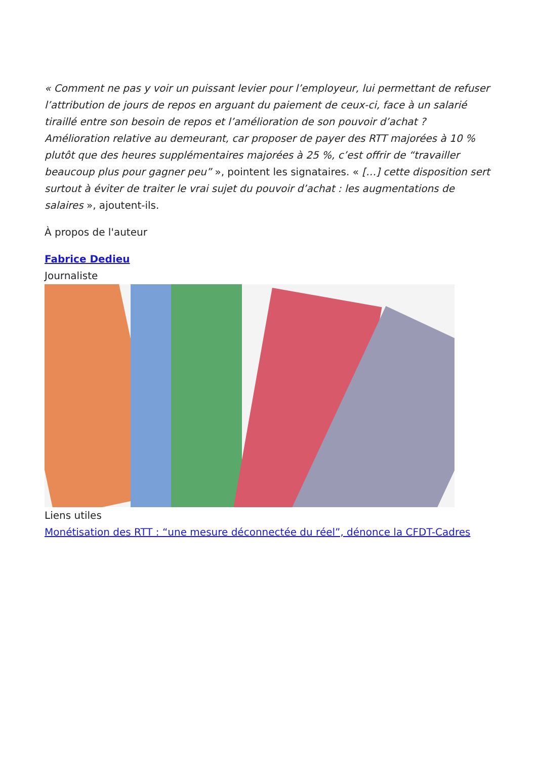« Comment ne pas y voir un puissant levier pour l’employeur, lui permettant de refuser l’attribution de jours de repos en arguant du paiement de ceux-ci, face à un salarié tiraillé entre son besoin de repos et l’amélioration de son pouvoir d’achat ? Amélioration relative au demeurant, car proposer de payer des RTT majorées à 10 % plutôt que des heures supplémentaires majorées à 25 %, c’est offrir de “travailler beaucoup plus pour gagner peu” », pointent les signataires. « […] cette disposition sert surtout à éviter de traiter le vrai sujet du pouvoir d’achat : les augmentations de salaires », ajoutent-ils.
À propos de l'auteur
Fabrice Dedieu
Journaliste
Liens utiles
Monétisation des RTT : “une mesure déconnectée du réel”, dénonce la CFDT-Cadres